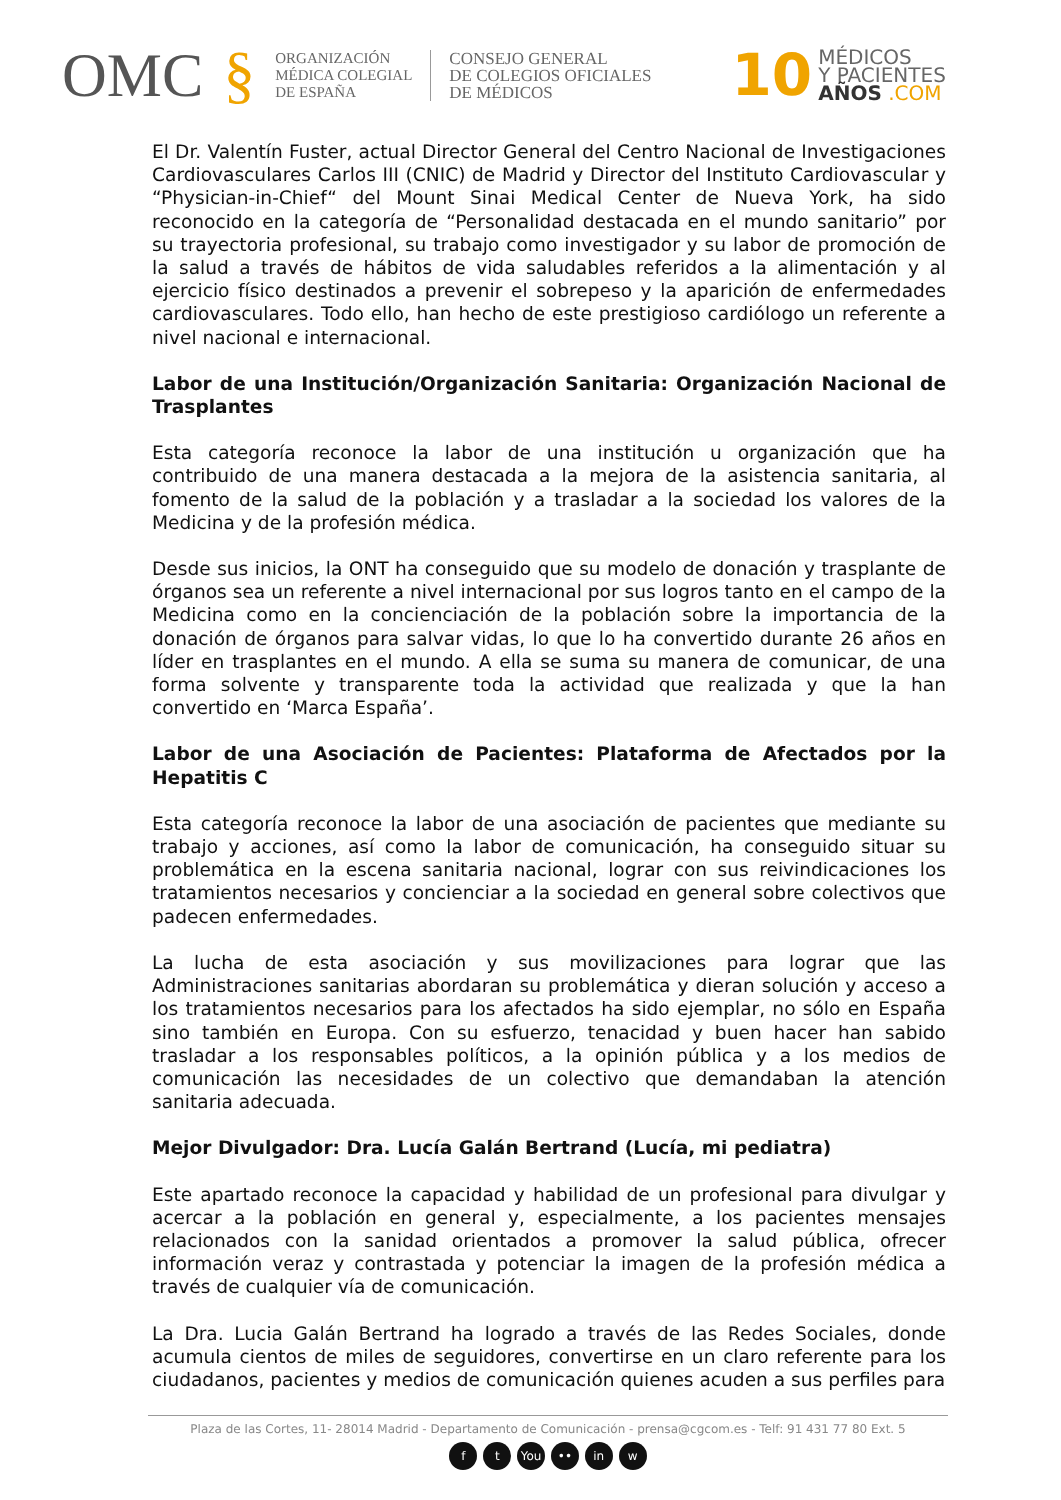OMC §
ORGANIZACIÓN
MÉDICA COLEGIAL
DE ESPAÑA
CONSEJO GENERAL
DE COLEGIOS OFICIALES
DE MÉDICOS
10
MÉDICOS
Y PACIENTES
AÑOS .COM
El Dr. Valentín Fuster, actual Director General del Centro Nacional de Investigaciones Cardiovasculares Carlos III (CNIC) de Madrid y Director del Instituto Cardiovascular y “Physician-in-Chief“ del Mount Sinai Medical Center de Nueva York, ha sido reconocido en la categoría de “Personalidad destacada en el mundo sanitario” por su trayectoria profesional, su trabajo como investigador y su labor de promoción de la salud a través de hábitos de vida saludables referidos a la alimentación y al ejercicio físico destinados a prevenir el sobrepeso y la aparición de enfermedades cardiovasculares. Todo ello, han hecho de este prestigioso cardiólogo un referente a nivel nacional e internacional.
Labor de una Institución/Organización Sanitaria: Organización Nacional de Trasplantes
Esta categoría reconoce la labor de una institución u organización que ha contribuido de una manera destacada a la mejora de la asistencia sanitaria, al fomento de la salud de la población y a trasladar a la sociedad los valores de la Medicina y de la profesión médica.
Desde sus inicios, la ONT ha conseguido que su modelo de donación y trasplante de órganos sea un referente a nivel internacional por sus logros tanto en el campo de la Medicina como en la concienciación de la población sobre la importancia de la donación de órganos para salvar vidas, lo que lo ha convertido durante 26 años en líder en trasplantes en el mundo. A ella se suma su manera de comunicar, de una forma solvente y transparente toda la actividad que realizada y que la han convertido en ‘Marca España’.
Labor de una Asociación de Pacientes: Plataforma de Afectados por la Hepatitis C
Esta categoría reconoce la labor de una asociación de pacientes que mediante su trabajo y acciones, así como la labor de comunicación, ha conseguido situar su problemática en la escena sanitaria nacional, lograr con sus reivindicaciones los tratamientos necesarios y concienciar a la sociedad en general sobre colectivos que padecen enfermedades.
La lucha de esta asociación y sus movilizaciones para lograr que las Administraciones sanitarias abordaran su problemática y dieran solución y acceso a los tratamientos necesarios para los afectados ha sido ejemplar, no sólo en España sino también en Europa. Con su esfuerzo, tenacidad y buen hacer han sabido trasladar a los responsables políticos, a la opinión pública y a los medios de comunicación las necesidades de un colectivo que demandaban la atención sanitaria adecuada.
Mejor Divulgador: Dra. Lucía Galán Bertrand (Lucía, mi pediatra)
Este apartado reconoce la capacidad y habilidad de un profesional para divulgar y acercar a la población en general y, especialmente, a los pacientes mensajes relacionados con la sanidad orientados a promover la salud pública, ofrecer información veraz y contrastada y potenciar la imagen de la profesión médica a través de cualquier vía de comunicación.
La Dra. Lucia Galán Bertrand ha logrado a través de las Redes Sociales, donde acumula cientos de miles de seguidores, convertirse en un claro referente para los ciudadanos, pacientes y medios de comunicación quienes acuden a sus perfiles para
Plaza de las Cortes, 11- 28014 Madrid - Departamento de Comunicación - prensa@cgcom.es - Telf: 91 431 77 80 Ext. 5
f t You •• in w